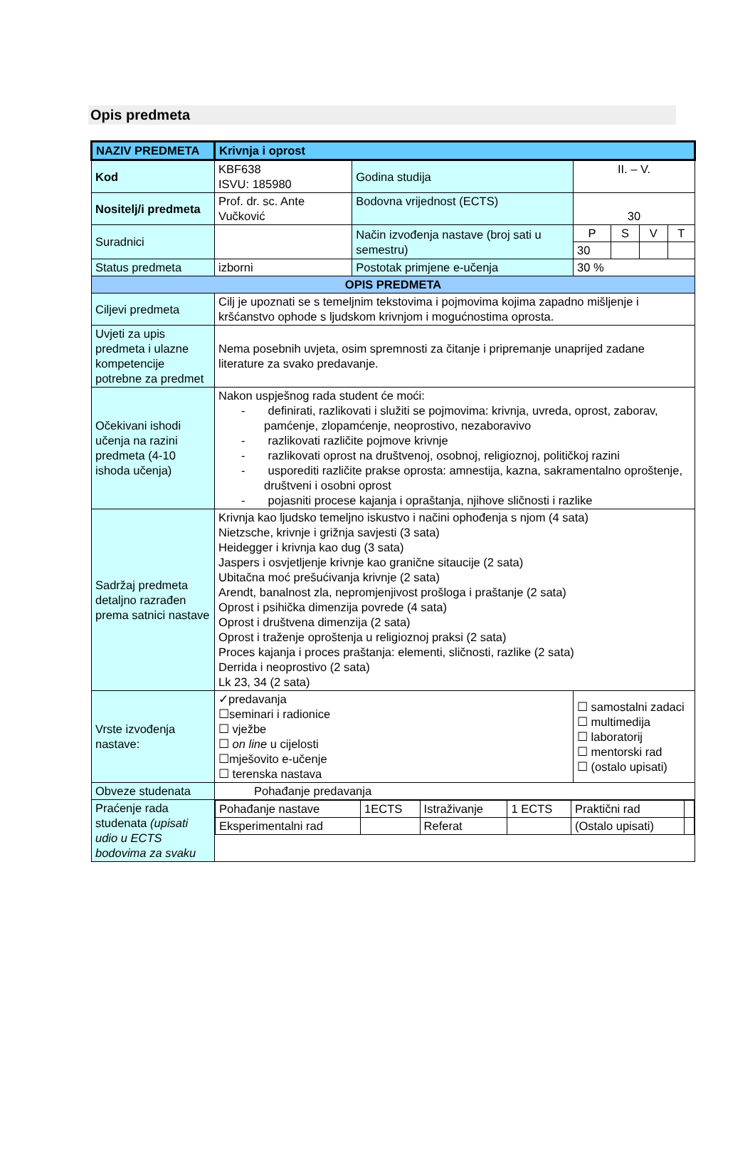Opis predmeta
| NAZIV PREDMETA | Krivnja i oprost | | | | | |
| Kod | KBF638 ISVU: 185980 | Godina studija | II. – V. | | | |
| Nositelj/i predmeta | Prof. dr. sc. Ante Vučković | Bodovna vrijednost (ECTS) | 30 | | | |
| Suradnici | | Način izvođenja nastave (broj sati u semestru) | P | S | V | T |
| | | | 30 | | | |
| Status predmeta | izborni | Postotak primjene e-učenja | 30 % | | | |
| OPIS PREDMETA | | | | | | |
| Ciljevi predmeta | Cilj je upoznati se s temeljnim tekstovima i pojmovima kojima zapadno mišljenje i kršćanstvo ophode s ljudskom krivnjom i mogućnostima oprosta. | | | | | |
| Uvjeti za upis predmeta i ulazne kompetencije potrebne za predmet | Nema posebnih uvjeta, osim spremnosti za čitanje i pripremanje unaprijed zadane literature za svako predavanje. | | | | | |
| Očekivani ishodi učenja na razini predmeta (4-10 ishoda učenja) | Nakon uspješnog rada student će moći: - definirati, razlikovati i služiti se pojmovima: krivnja, uvreda, oprost, zaborav, pamćenje, zlopamćenje, neoprostivo, nezaboravivo - razlikovati različite pojmove krivnje - razlikovati oprost na društvenoj, osobnoj, religioznoj, političkoj razini - usporediti različite prakse oprosta: amnestija, kazna, sakramentalno oproštenje, društveni i osobni oprost - pojasniti procese kajanja i opraštanja, njihove sličnosti i razlike | | | | | |
| Sadržaj predmeta detaljno razrađen prema satnici nastave | Krivnja kao ljudsko temeljno iskustvo i načini ophođenja s njom (4 sata) Nietzsche, krivnje i grižnja savjesti (3 sata) Heidegger i krivnja kao dug (3 sata) Jaspers i osvjetljenje krivnje kao granične sitaucije (2 sata) Ubitačna moć prešućivanja krivnje (2 sata) Arendt, banalnost zla, nepromjenjivost prošloga i praštanje (2 sata) Oprost i psihička dimenzija povrede (4 sata) Oprost i društvena dimenzija (2 sata) Oprost i traženje oproštenja u religioznoj praksi (2 sata) Proces kajanja i proces praštanja: elementi, sličnosti, razlike (2 sata) Derrida i neoprostivo (2 sata) Lk 23, 34 (2 sata) | | | | | |
| Vrste izvođenja nastave: | ✓predavanja ☐seminari i radionice ☐ vježbe ☐ on line u cijelosti ☐mješovito e-učenje ☐ terenska nastava | | ☐ samostalni zadaci ☐ multimedija ☐ laboratorij ☐ mentorski rad ☐ (ostalo upisati) | | | |
| Obveze studenata | Pohađanje predavanja | | | | | |
| Praćenje rada studenata (upisati udio u ECTS bodovima za svaku | / Pohađanje nastave / 1ECTS / Istraživanje / 1 ECTS / Praktični rad / / / Eksperimentalni rad / / Referat / / (Ostalo upisati) / / | | | | | |